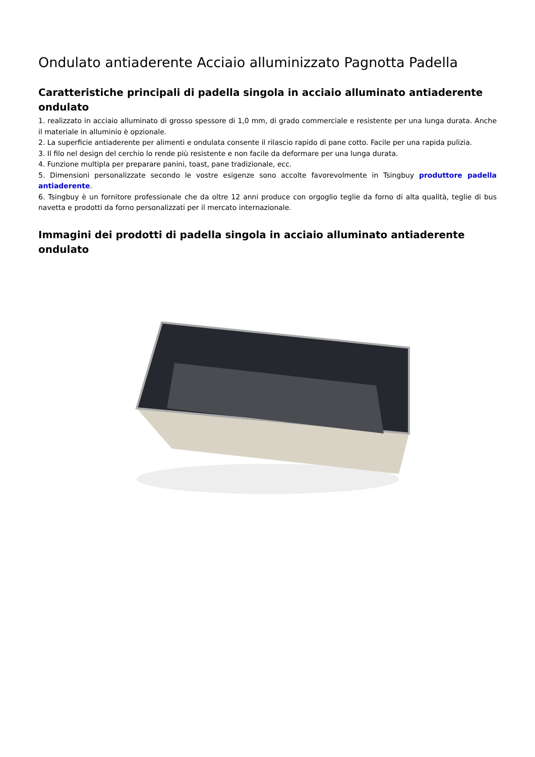Ondulato antiaderente Acciaio alluminizzato Pagnotta Padella
Caratteristiche principali di padella singola in acciaio alluminato antiaderente ondulato
1. realizzato in acciaio alluminato di grosso spessore di 1,0 mm, di grado commerciale e resistente per una lunga durata. Anche il materiale in alluminio è opzionale.
2. La superficie antiaderente per alimenti e ondulata consente il rilascio rapido di pane cotto. Facile per una rapida pulizia.
3. Il filo nel design del cerchio lo rende più resistente e non facile da deformare per una lunga durata.
4. Funzione multipla per preparare panini, toast, pane tradizionale, ecc.
5. Dimensioni personalizzate secondo le vostre esigenze sono accolte favorevolmente in Tsingbuy produttore padella antiaderente.
6. Tsingbuy è un fornitore professionale che da oltre 12 anni produce con orgoglio teglie da forno di alta qualità, teglie di bus navetta e prodotti da forno personalizzati per il mercato internazionale.
Immagini dei prodotti di padella singola in acciaio alluminato antiaderente ondulato